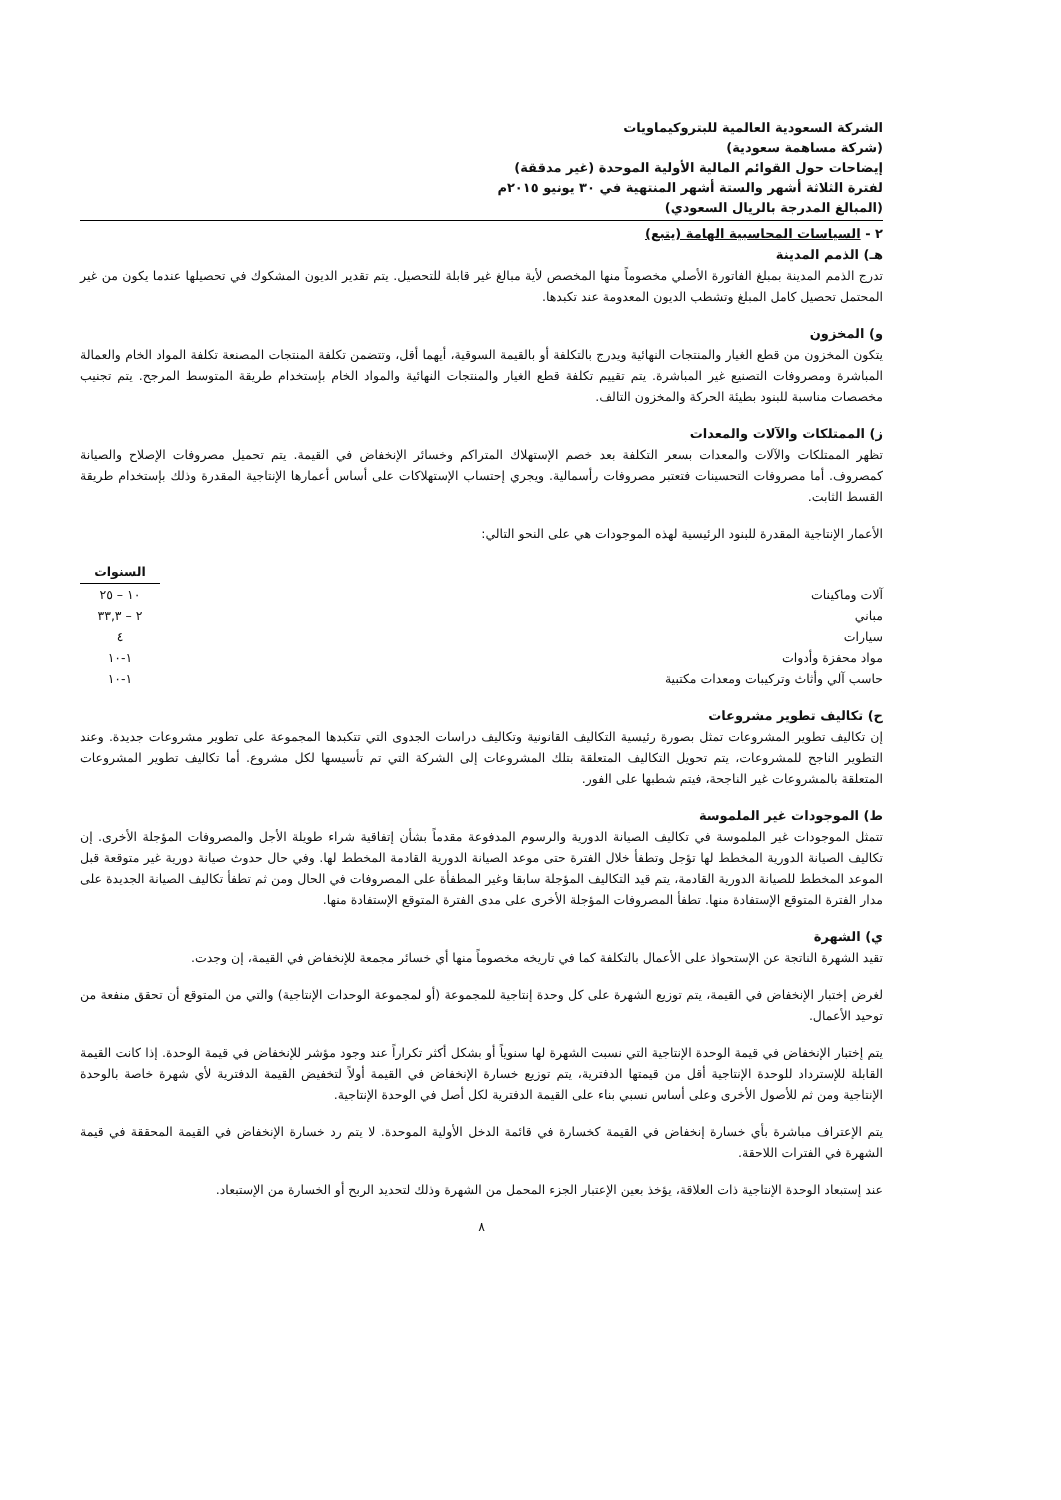الشركة السعودية العالمية للبتروكيماويات
(شركة مساهمة سعودية)
إيضاحات حول القوائم المالية الأولية الموحدة (غير مدققة)
لفترة الثلاثة أشهر والستة أشهر المنتهية في ٣٠ يونيو ٢٠١٥م
(المبالغ المدرجة بالريال السعودي)
٢ - السياسات المحاسبية الهامة (يتبع)
هـ) الذمم المدينة
تدرج الذمم المدينة بمبلغ الفاتورة الأصلي مخصوماً منها المخصص لأية مبالغ غير قابلة للتحصيل. يتم تقدير الديون المشكوك في تحصيلها عندما يكون من غير المحتمل تحصيل كامل المبلغ وتشطب الديون المعدومة عند تكبدها.
و) المخزون
يتكون المخزون من قطع الغيار والمنتجات النهائية ويدرج بالتكلفة أو بالقيمة السوقية، أيهما أقل، وتتضمن تكلفة المنتجات المصنعة تكلفة المواد الخام والعمالة المباشرة ومصروفات التصنيع غير المباشرة. يتم تقييم تكلفة قطع الغيار والمنتجات النهائية والمواد الخام بإستخدام طريقة المتوسط المرجح. يتم تجنيب مخصصات مناسبة للبنود بطيئة الحركة والمخزون التالف.
ز) الممتلكات والآلات والمعدات
تظهر الممتلكات والآلات والمعدات بسعر التكلفة بعد خصم الإستهلاك المتراكم وخسائر الإنخفاض في القيمة. يتم تحميل مصروفات الإصلاح والصيانة كمصروف. أما مصروفات التحسينات فتعتبر مصروفات رأسمالية. ويجري إحتساب الإستهلاكات على أساس أعمارها الإنتاجية المقدرة وذلك بإستخدام طريقة القسط الثابت.
الأعمار الإنتاجية المقدرة للبنود الرئيسية لهذه الموجودات هي على النحو التالي:
| | السنوات |
| آلات وماكينات | ١٠ – ٢٥ |
| مباني | ٢ – ٣٣,٣ |
| سيارات | ٤ |
| مواد محفزة وأدوات | ١-١٠ |
| حاسب آلي وأثاث وتركيبات ومعدات مكتبية | ١-١٠ |
ح) تكاليف تطوير مشروعات
إن تكاليف تطوير المشروعات تمثل بصورة رئيسية التكاليف القانونية وتكاليف دراسات الجدوى التي تتكبدها المجموعة على تطوير مشروعات جديدة. وعند التطوير الناجح للمشروعات، يتم تحويل التكاليف المتعلقة بتلك المشروعات إلى الشركة التي تم تأسيسها لكل مشروع. أما تكاليف تطوير المشروعات المتعلقة بالمشروعات غير الناجحة، فيتم شطبها على الفور.
ط) الموجودات غير الملموسة
تتمثل الموجودات غير الملموسة في تكاليف الصيانة الدورية والرسوم المدفوعة مقدماً بشأن إتفاقية شراء طويلة الأجل والمصروفات المؤجلة الأخرى. إن تكاليف الصيانة الدورية المخطط لها تؤجل وتطفأ خلال الفترة حتى موعد الصيانة الدورية القادمة المخطط لها. وفي حال حدوث صيانة دورية غير متوقعة قبل الموعد المخطط للصيانة الدورية القادمة، يتم قيد التكاليف المؤجلة سابقا وغير المطفأة على المصروفات في الحال ومن ثم تطفأ تكاليف الصيانة الجديدة على مدار الفترة المتوقع الإستفادة منها. تطفأ المصروفات المؤجلة الأخرى على مدى الفترة المتوقع الإستفادة منها.
ي) الشهرة
تقيد الشهرة الناتجة عن الإستحواذ على الأعمال بالتكلفة كما في تاريخه مخصوماً منها أي خسائر مجمعة للإنخفاض في القيمة، إن وجدت.
لغرض إختبار الإنخفاض في القيمة، يتم توزيع الشهرة على كل وحدة إنتاجية للمجموعة (أو لمجموعة الوحدات الإنتاجية) والتي من المتوقع أن تحقق منفعة من توحيد الأعمال.
يتم إختبار الإنخفاض في قيمة الوحدة الإنتاجية التي نسبت الشهرة لها سنوياً أو بشكل أكثر تكراراً عند وجود مؤشر للإنخفاض في قيمة الوحدة. إذا كانت القيمة القابلة للإسترداد للوحدة الإنتاجية أقل من قيمتها الدفترية، يتم توزيع خسارة الإنخفاض في القيمة أولاً لتخفيض القيمة الدفترية لأي شهرة خاصة بالوحدة الإنتاجية ومن ثم للأصول الأخرى وعلى أساس نسبي بناء على القيمة الدفترية لكل أصل في الوحدة الإنتاجية.
يتم الإعتراف مباشرة بأي خسارة إنخفاض في القيمة كخسارة في قائمة الدخل الأولية الموحدة. لا يتم رد خسارة الإنخفاض في القيمة المحققة في قيمة الشهرة في الفترات اللاحقة.
عند إستبعاد الوحدة الإنتاجية ذات العلاقة، يؤخذ بعين الإعتبار الجزء المحمل من الشهرة وذلك لتحديد الربح أو الخسارة من الإستبعاد.
٨